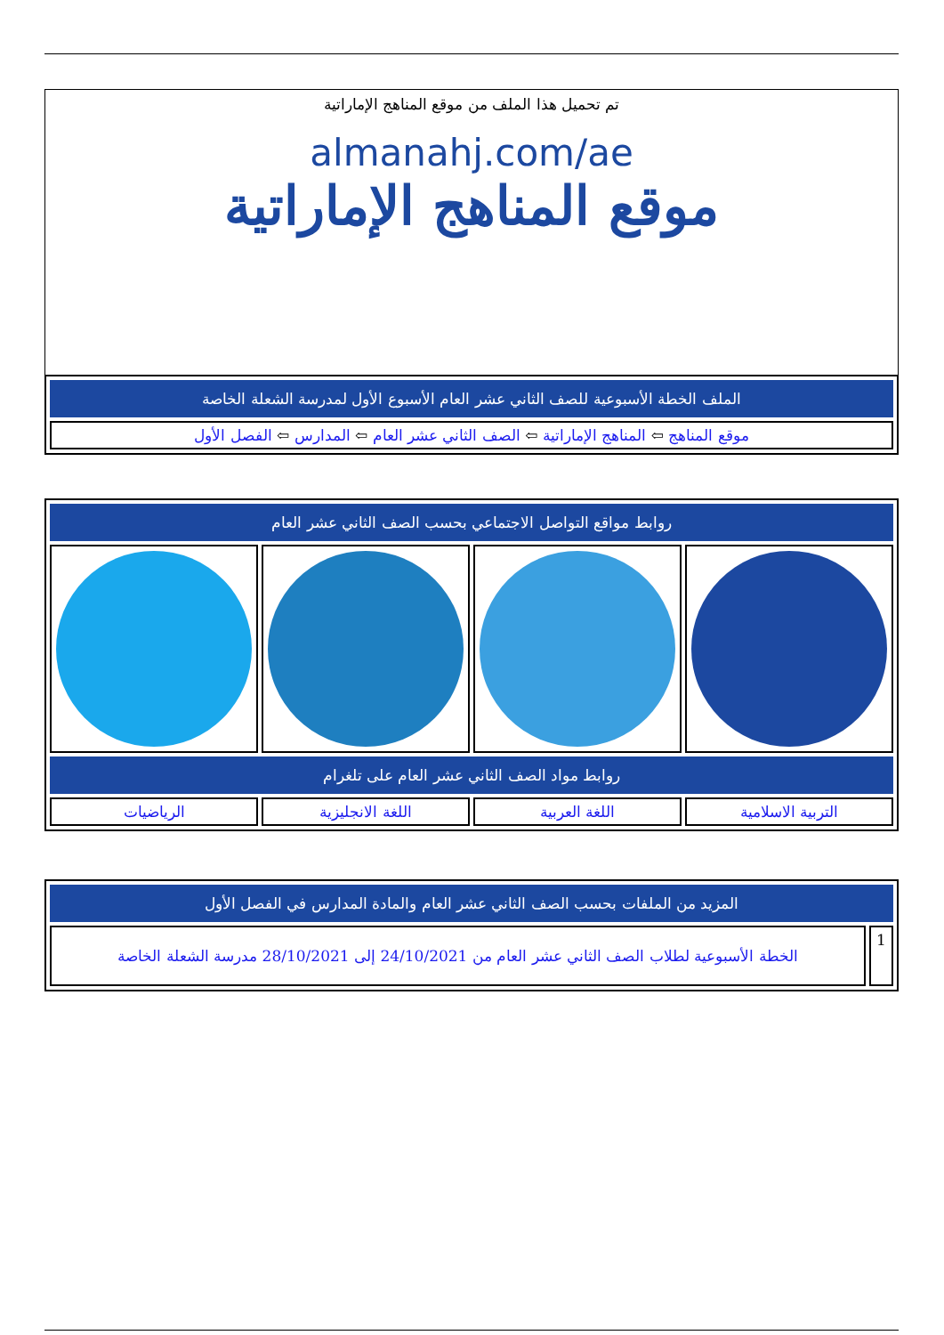تم تحميل هذا الملف من موقع المناهج الإماراتية
almanahj.com/ae
موقع المناهج الإماراتية
| الملف الخطة الأسبوعية للصف الثاني عشر العام الأسبوع الأول لمدرسة الشعلة الخاصة |
| موقع المناهج ⇦ المناهج الإماراتية ⇦ الصف الثاني عشر العام ⇦ المدارس ⇦ الفصل الأول |
| روابط مواقع التواصل الاجتماعي بحسب الصف الثاني عشر العام | | | |
| روابط مواد الصف الثاني عشر العام على تلغرام | | | |
| التربية الاسلامية | اللغة العربية | اللغة الانجليزية | الرياضيات |
| المزيد من الملفات بحسب الصف الثاني عشر العام والمادة المدارس في الفصل الأول | |
| 1 | الخطة الأسبوعية لطلاب الصف الثاني عشر العام من 24/10/2021 إلى 28/10/2021 مدرسة الشعلة الخاصة |